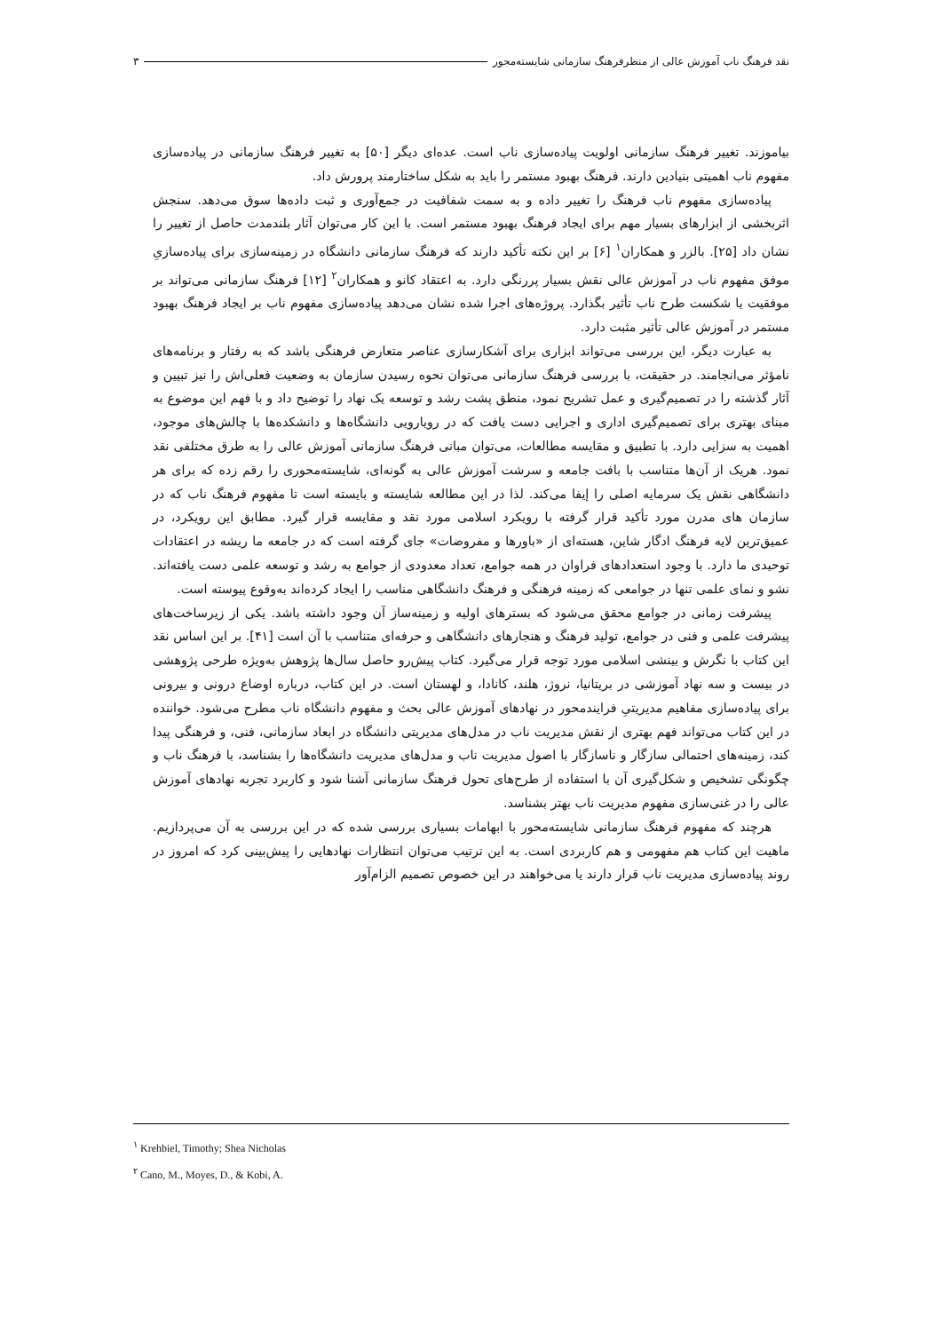نقد فرهنگ ناب آموزش عالی از منظرفرهنگ سازمانی شایسته‌محور ۳
بیاموزند. تغییر فرهنگ سازمانی اولویت پیاده‌سازی ناب است. عده‌ای دیگر [۵۰] به تغییر فرهنگ سازمانی در پیاده‌سازی مفهوم ناب اهمیتی بنیادین دارند. فرهنگ بهبود مستمر را باید به شکل ساختارمند پرورش داد.
پیاده‌سازی مفهوم ناب فرهنگ را تغییر داده و به سمت شفافیت در جمع‌آوری و ثبت داده‌ها سوق می‌دهد. سنجش اثربخشی از ابزارهای بسیار مهم برای ایجاد فرهنگ بهبود مستمر است. با این کار می‌توان آثار بلندمدت حاصل از تغییر را نشان داد [۲۵]. بالزر و همکاران<sup>۱</sup> [۶] بر این نکته تأکید دارند که فرهنگ سازمانی دانشگاه در زمینه‌سازی برای پیاده‌سازیِ موفق مفهوم ناب در آموزش عالی نقش بسیار پررنگی دارد. به اعتقاد کانو و همکاران<sup>۲</sup> [۱۲] فرهنگ سازمانی می‌تواند بر موفقیت یا شکست طرح ناب تأثیر بگذارد. پروژه‌های اجرا شده نشان می‌دهد پیاده‌سازی مفهوم ناب بر ایجاد فرهنگ بهبود مستمر در آموزش عالی تأثیر مثبت دارد.
به عبارت دیگر، این بررسی می‌تواند ابزاری برای آشکارسازی عناصر متعارض فرهنگی باشد که به رفتار و برنامه‌های نامؤثر می‌انجامند. در حقیقت، با بررسی فرهنگ سازمانی می‌توان نحوه رسیدن سازمان به وضعیت فعلی‌اش را نیز تبیین و آثار گذشته را در تصمیم‌گیری و عمل تشریح نمود، منطق پشت رشد و توسعه یک نهاد را توضیح داد و با فهم این موضوع به مبنای بهتری برای تصمیم‌گیری اداری و اجرایی دست یافت که در رویارویی دانشگاه‌ها و دانشکده‌ها با چالش‌های موجود، اهمیت به سزایی دارد. با تطبیق و مقایسه مطالعات، می‌توان مبانی فرهنگ سازمانی آموزش عالی را به طرق مختلفی نقد نمود. هریک از آن‌ها متناسب با بافت جامعه و سرشت آموزش عالی به گونه‌ای، شایسته‌محوری را رقم زده که برای هر دانشگاهی نقش یک سرمایه اصلی را إیفا می‌کند. لذا در این مطالعه شایسته و بایسته است تا مفهوم فرهنگ ناب که در سازمان های مدرن مورد تأکید قرار گرفته با رویکرد اسلامی مورد نقد و مقایسه قرار گیرد. مطابق این رویکرد، در عمیق‌ترین لایه فرهنگ ادگار شاین، هسته‌ای از «باورها و مفروضات» جای گرفته است که در جامعه ما ریشه در اعتقادات توحیدی ما دارد. با وجود استعدادهای فراوان در همه جوامع، تعداد معدودی از جوامع به رشد و توسعه علمی دست یافته‌اند. نشو و نمای علمی تنها در جوامعی که زمینه فرهنگی و فرهنگ دانشگاهی مناسب را ایجاد کرده‌اند به‌وقوع پیوسته است.
پیشرفت زمانی در جوامع محقق می‌شود که بسترهای اولیه و زمینه‌ساز آن وجود داشته باشد. یکی از زیرساخت‌های پیشرفت علمی و فنی در جوامع، تولید فرهنگ و هنجارهای دانشگاهی و حرفه‌ای متناسب با آن است [۴۱]. بر این اساس نقد این کتاب با نگرش و بینشی اسلامی مورد توجه قرار می‌گیرد. کتاب پیش‌رو حاصل سال‌ها پژوهش به‌ویژه طرحی پژوهشی در بیست و سه نهاد آموزشی در بریتانیا، نروژ، هلند، کانادا، و لهستان است. در این کتاب، درباره اوضاع درونی و بیرونی برای پیاده‌سازی مفاهیم مدیریتیِ فرایندمحور در نهادهای آموزش عالی بحث و مفهوم دانشگاه ناب مطرح می‌شود. خواننده در این کتاب می‌تواند فهم بهتری از نقش مدیریت ناب در مدل‌های مدیریتی دانشگاه در ابعاد سازمانی، فنی، و فرهنگی پیدا کند، زمینه‌های احتمالی سازگار و ناسازگار با اصول مدیریت ناب و مدل‌های مدیریت دانشگاه‌ها را بشناسد، با فرهنگ ناب و چگونگی تشخیص و شکل‌گیری آن با استفاده از طرح‌های تحول فرهنگ سازمانی آشنا شود و کاربرد تجربه نهادهای آموزش عالی را در غنی‌سازی مفهوم مدیریت ناب بهتر بشناسد.
هرچند که مفهوم فرهنگ سازمانی شایسته‌محور با ابهامات بسیاری بررسی شده که در این بررسی به آن می‌پردازیم. ماهیت این کتاب هم مفهومی و هم کاربردی است. به این ترتیب می‌توان انتظارات نهادهایی را پیش‌بینی کرد که امروز در روند پیاده‌سازی مدیریت ناب قرار دارند یا می‌خواهند در این خصوص تصمیم الزام‌آور
<sup>۱</sup> Krehbiel, Timothy; Shea Nicholas
<sup>۲</sup> Cano, M., Moyes, D., & Kobi, A.